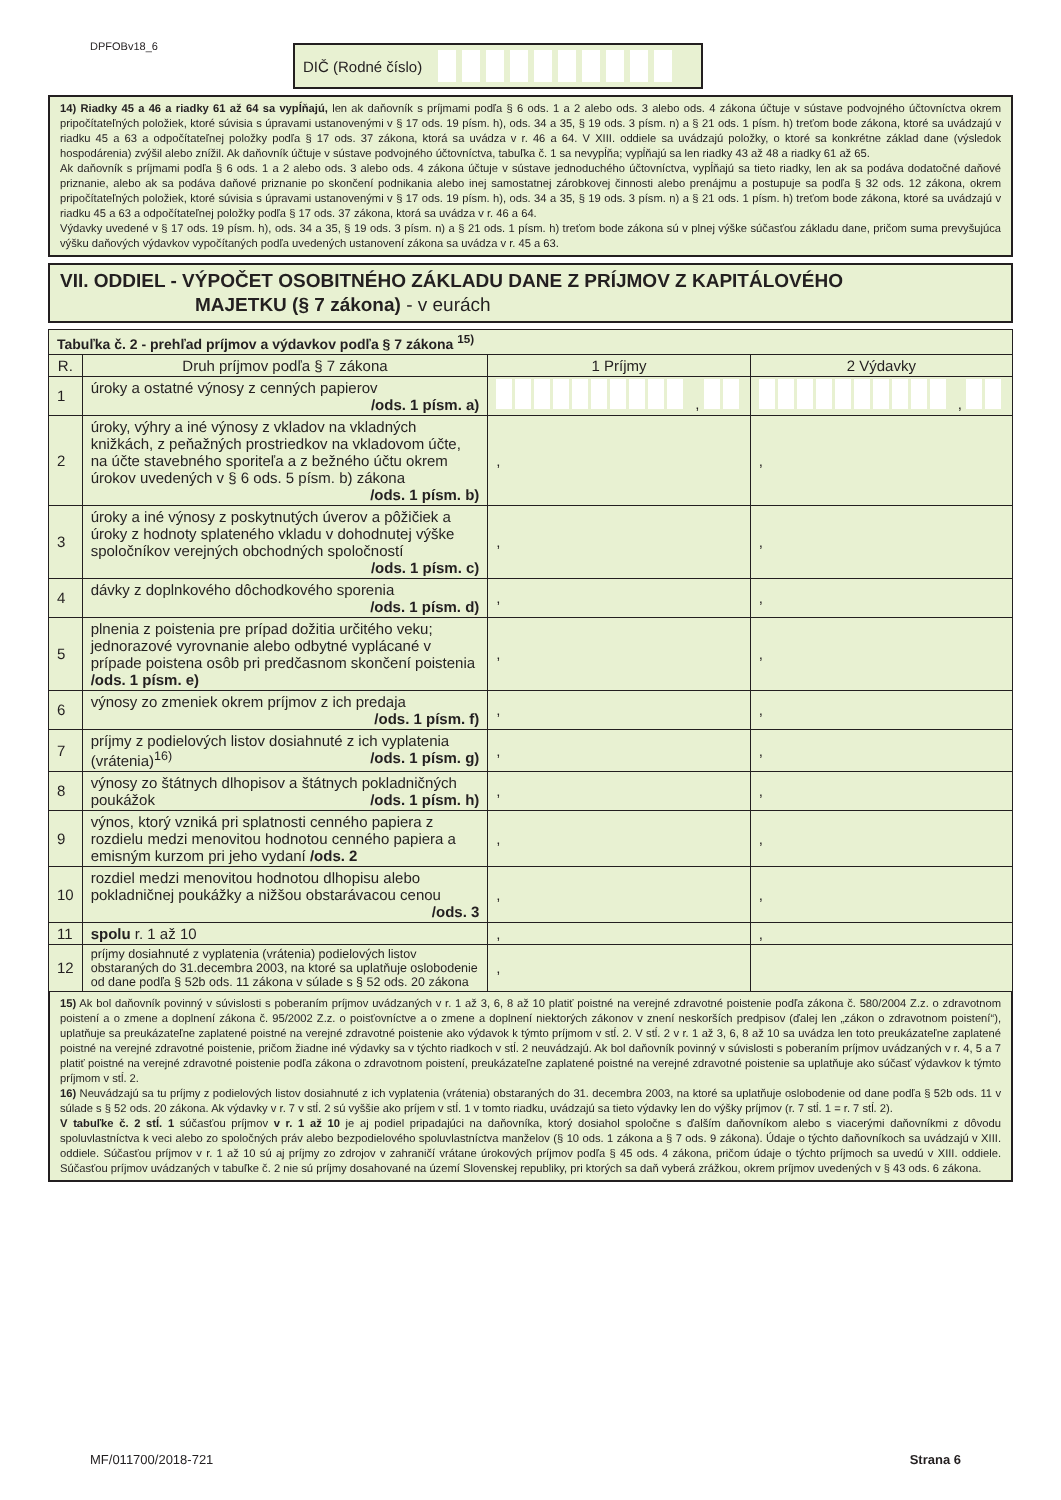DPFOBv18_6 DIČ (Rodné číslo)
14) Riadky 45 a 46 a riadky 61 až 64 sa vypĺňajú, len ak daňovník s príjmami podľa § 6 ods. 1 a 2 alebo ods. 3 alebo ods. 4 zákona účtuje v sústave podvojného účtovníctva okrem pripočítateľných položiek, ktoré súvisia s úpravami ustanovenými v § 17 ods. 19 písm. h), ods. 34 a 35, § 19 ods. 3 písm. n) a § 21 ods. 1 písm. h) treťom bode zákona, ktoré sa uvádzajú v riadku 45 a 63 a odpočítateľnej položky podľa § 17 ods. 37 zákona, ktorá sa uvádza v r. 46 a 64. V XIII. oddiele sa uvádzajú položky, o ktoré sa konkrétne základ dane (výsledok hospodárenia) zvýšil alebo znížil. Ak daňovník účtuje v sústave podvojného účtovníctva, tabuľka č. 1 sa nevypĺňa; vypĺňajú sa len riadky 43 až 48 a riadky 61 až 65.
Ak daňovník s príjmami podľa § 6 ods. 1 a 2 alebo ods. 3 alebo ods. 4 zákona účtuje v sústave jednoduchého účtovníctva, vypĺňajú sa tieto riadky, len ak sa podáva dodatočné daňové priznanie, alebo ak sa podáva daňové priznanie po skončení podnikania alebo inej samostatnej zárobkovej činnosti alebo prenájmu a postupuje sa podľa § 32 ods. 12 zákona, okrem pripočítateľných položiek, ktoré súvisia s úpravami ustanovenými v § 17 ods. 19 písm. h), ods. 34 a 35, § 19 ods. 3 písm. n) a § 21 ods. 1 písm. h) treťom bode zákona, ktoré sa uvádzajú v riadku 45 a 63 a odpočítateľnej položky podľa § 17 ods. 37 zákona, ktorá sa uvádza v r. 46 a 64.
Výdavky uvedené v § 17 ods. 19 písm. h), ods. 34 a 35, § 19 ods. 3 písm. n) a § 21 ods. 1 písm. h) treťom bode zákona sú v plnej výške súčasťou základu dane, pričom suma prevyšujúca výšku daňových výdavkov vypočítaných podľa uvedených ustanovení zákona sa uvádza v r. 45 a 63.
VII. ODDIEL - VÝPOČET OSOBITNÉHO ZÁKLADU DANE Z PRÍJMOV Z KAPITÁLOVÉHO
MAJETKU (§ 7 zákona) - v eurách
| Tabuľka č. 2 - prehľad príjmov a výdavkov podľa § 7 zákona <sup>15)</sup> | | | |
| R. | Druh príjmov podľa § 7 zákona | 1 Príjmy | 2 Výdavky |
| 1 | úroky a ostatné výnosy z cenných papierov /ods. 1 písm. a) | , | , |
| 2 | úroky, výhry a iné výnosy z vkladov na vkladných knižkách, z peňažných prostriedkov na vkladovom účte, na účte stavebného sporiteľa a z bežného účtu okrem úrokov uvedených v § 6 ods. 5 písm. b) zákona /ods. 1 písm. b) | , | , |
| 3 | úroky a iné výnosy z poskytnutých úverov a pôžičiek a úroky z hodnoty splateného vkladu v dohodnutej výške spoločníkov verejných obchodných spoločností /ods. 1 písm. c) | , | , |
| 4 | dávky z doplnkového dôchodkového sporenia /ods. 1 písm. d) | , | , |
| 5 | plnenia z poistenia pre prípad dožitia určitého veku; jednorazové vyrovnanie alebo odbytné vyplácané v prípade poistena osôb pri predčasnom skončení poistenia /ods. 1 písm. e) | , | , |
| 6 | výnosy zo zmeniek okrem príjmov z ich predaja /ods. 1 písm. f) | , | , |
| 7 | príjmy z podielových listov dosiahnuté z ich vyplatenia (vrátenia)<sup>16)</sup> /ods. 1 písm. g) | , | , |
| 8 | výnosy zo štátnych dlhopisov a štátnych pokladničných poukážok /ods. 1 písm. h) | , | , |
| 9 | výnos, ktorý vzniká pri splatnosti cenného papiera z rozdielu medzi menovitou hodnotou cenného papiera a emisným kurzom pri jeho vydaní /ods. 2 | , | , |
| 10 | rozdiel medzi menovitou hodnotou dlhopisu alebo pokladničnej poukážky a nižšou obstarávacou cenou /ods. 3 | , | , |
| 11 | spolu r. 1 až 10 | , | , |
| 12 | príjmy dosiahnuté z vyplatenia (vrátenia) podielových listov obstaraných do 31.decembra 2003, na ktoré sa uplatňuje oslobodenie od dane podľa § 52b ods. 11 zákona v súlade s § 52 ods. 20 zákona | , | |
15) Ak bol daňovník povinný v súvislosti s poberaním príjmov uvádzaných v r. 1 až 3, 6, 8 až 10 platiť poistné na verejné zdravotné poistenie podľa zákona č. 580/2004 Z.z. o zdravotnom poistení a o zmene a doplnení zákona č. 95/2002 Z.z. o poisťovníctve a o zmene a doplnení niektorých zákonov v znení neskorších predpisov (ďalej len „zákon o zdravotnom poistení“), uplatňuje sa preukázateľne zaplatené poistné na verejné zdravotné poistenie ako výdavok k týmto príjmom v stĺ. 2. V stĺ. 2 v r. 1 až 3, 6, 8 až 10 sa uvádza len toto preukázateľne zaplatené poistné na verejné zdravotné poistenie, pričom žiadne iné výdavky sa v týchto riadkoch v stĺ. 2 neuvádzajú. Ak bol daňovník povinný v súvislosti s poberaním príjmov uvádzaných v r. 4, 5 a 7 platiť poistné na verejné zdravotné poistenie podľa zákona o zdravotnom poistení, preukázateľne zaplatené poistné na verejné zdravotné poistenie sa uplatňuje ako súčasť výdavkov k týmto príjmom v stĺ. 2.
16) Neuvádzajú sa tu príjmy z podielových listov dosiahnuté z ich vyplatenia (vrátenia) obstaraných do 31. decembra 2003, na ktoré sa uplatňuje oslobodenie od dane podľa § 52b ods. 11 v súlade s § 52 ods. 20 zákona. Ak výdavky v r. 7 v stĺ. 2 sú vyššie ako príjem v stĺ. 1 v tomto riadku, uvádzajú sa tieto výdavky len do výšky príjmov (r. 7 stĺ. 1 = r. 7 stĺ. 2).
V tabuľke č. 2 stĺ. 1 súčasťou príjmov v r. 1 až 10 je aj podiel pripadajúci na daňovníka, ktorý dosiahol spoločne s ďalším daňovníkom alebo s viacerými daňovníkmi z dôvodu spoluvlastníctva k veci alebo zo spoločných práv alebo bezpodielového spoluvlastníctva manželov (§ 10 ods. 1 zákona a § 7 ods. 9 zákona). Údaje o týchto daňovníkoch sa uvádzajú v XIII. oddiele. Súčasťou príjmov v r. 1 až 10 sú aj príjmy zo zdrojov v zahraničí vrátane úrokových príjmov podľa § 45 ods. 4 zákona, pričom údaje o týchto príjmoch sa uvedú v XIII. oddiele. Súčasťou príjmov uvádzaných v tabuľke č. 2 nie sú príjmy dosahované na území Slovenskej republiky, pri ktorých sa daň vyberá zrážkou, okrem príjmov uvedených v § 43 ods. 6 zákona.
MF/011700/2018-721 Strana 6